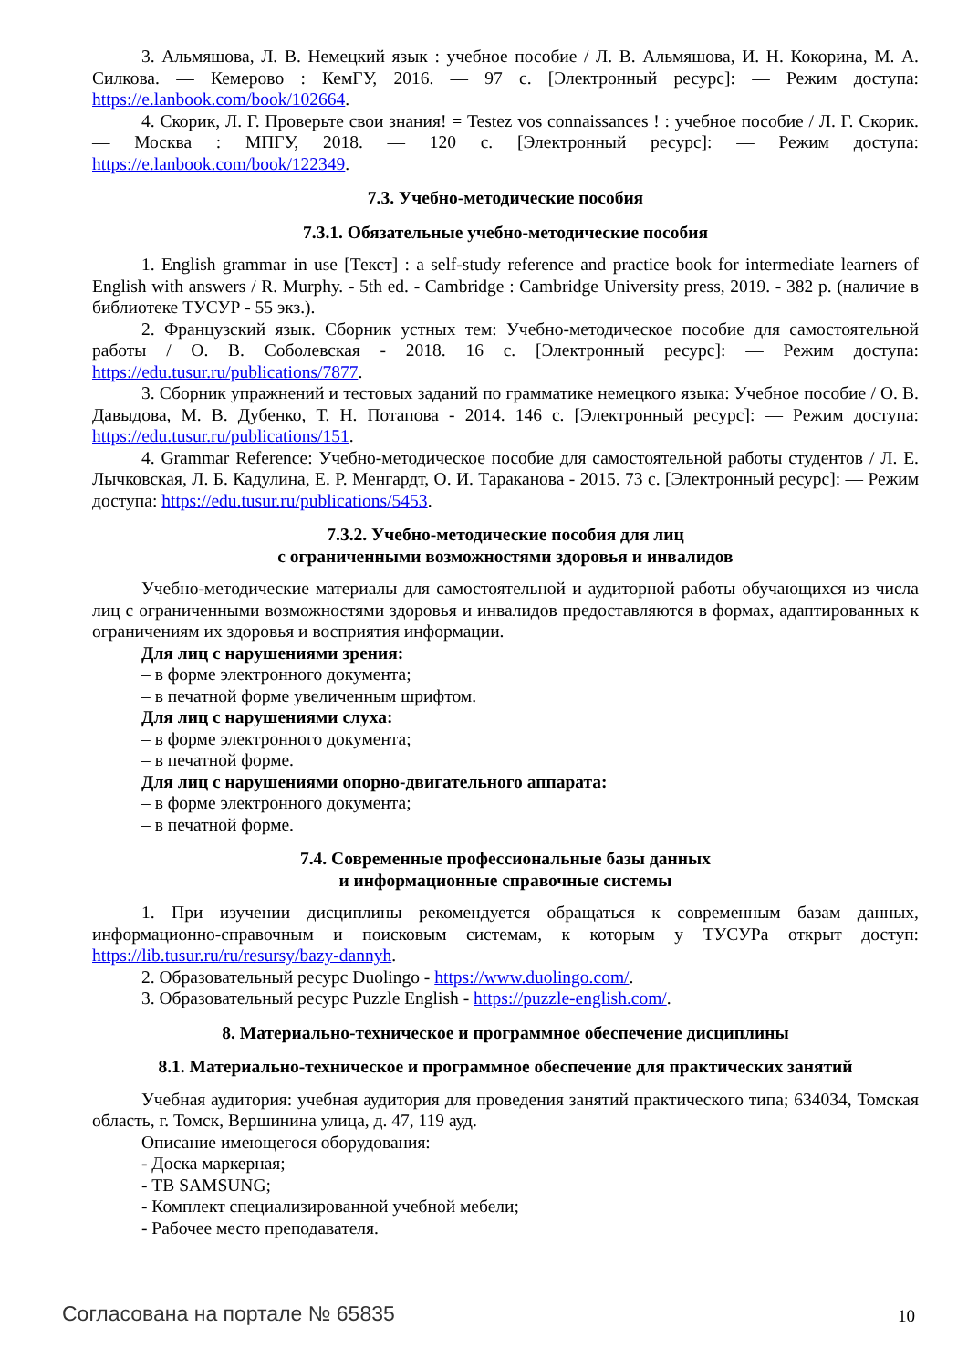3. Альмяшова, Л. В. Немецкий язык : учебное пособие / Л. В. Альмяшова, И. Н. Кокорина, М. А. Силкова. — Кемерово : КемГУ, 2016. — 97 с. [Электронный ресурс]: — Режим доступа: https://e.lanbook.com/book/102664.
4. Скорик, Л. Г. Проверьте свои знания! = Testez vos connaissances ! : учебное пособие / Л. Г. Скорик. — Москва : МПГУ, 2018. — 120 с. [Электронный ресурс]: — Режим доступа: https://e.lanbook.com/book/122349.
7.3. Учебно-методические пособия
7.3.1. Обязательные учебно-методические пособия
1. English grammar in use [Текст] : a self-study reference and practice book for intermediate learners of English with answers / R. Murphy. - 5th ed. - Cambridge : Cambridge University press, 2019. - 382 p. (наличие в библиотеке ТУСУР - 55 экз.).
2. Французский язык. Сборник устных тем: Учебно-методическое пособие для самостоятельной работы / О. В. Соболевская - 2018. 16 с. [Электронный ресурс]: — Режим доступа: https://edu.tusur.ru/publications/7877.
3. Сборник упражнений и тестовых заданий по грамматике немецкого языка: Учебное пособие / О. В. Давыдова, М. В. Дубенко, Т. Н. Потапова - 2014. 146 с. [Электронный ресурс]: — Режим доступа: https://edu.tusur.ru/publications/151.
4. Grammar Reference: Учебно-методическое пособие для самостоятельной работы студентов / Л. Е. Лычковская, Л. Б. Кадулина, Е. Р. Менгардт, О. И. Тараканова - 2015. 73 с. [Электронный ресурс]: — Режим доступа: https://edu.tusur.ru/publications/5453.
7.3.2. Учебно-методические пособия для лиц
с ограниченными возможностями здоровья и инвалидов
Учебно-методические материалы для самостоятельной и аудиторной работы обучающихся из числа лиц с ограниченными возможностями здоровья и инвалидов предоставляются в формах, адаптированных к ограничениям их здоровья и восприятия информации.
Для лиц с нарушениями зрения:
– в форме электронного документа;
– в печатной форме увеличенным шрифтом.
Для лиц с нарушениями слуха:
– в форме электронного документа;
– в печатной форме.
Для лиц с нарушениями опорно-двигательного аппарата:
– в форме электронного документа;
– в печатной форме.
7.4. Современные профессиональные базы данных
и информационные справочные системы
1. При изучении дисциплины рекомендуется обращаться к современным базам данных, информационно-справочным и поисковым системам, к которым у ТУСУРа открыт доступ: https://lib.tusur.ru/ru/resursy/bazy-dannyh.
2. Образовательный ресурс Duolingo - https://www.duolingo.com/.
3. Образовательный ресурс Puzzle English - https://puzzle-english.com/.
8. Материально-техническое и программное обеспечение дисциплины
8.1. Материально-техническое и программное обеспечение для практических занятий
Учебная аудитория: учебная аудитория для проведения занятий практического типа; 634034, Томская область, г. Томск, Вершинина улица, д. 47, 119 ауд.
Описание имеющегося оборудования:
- Доска маркерная;
- ТВ SAMSUNG;
- Комплект специализированной учебной мебели;
- Рабочее место преподавателя.
Согласована на портале № 65835 10